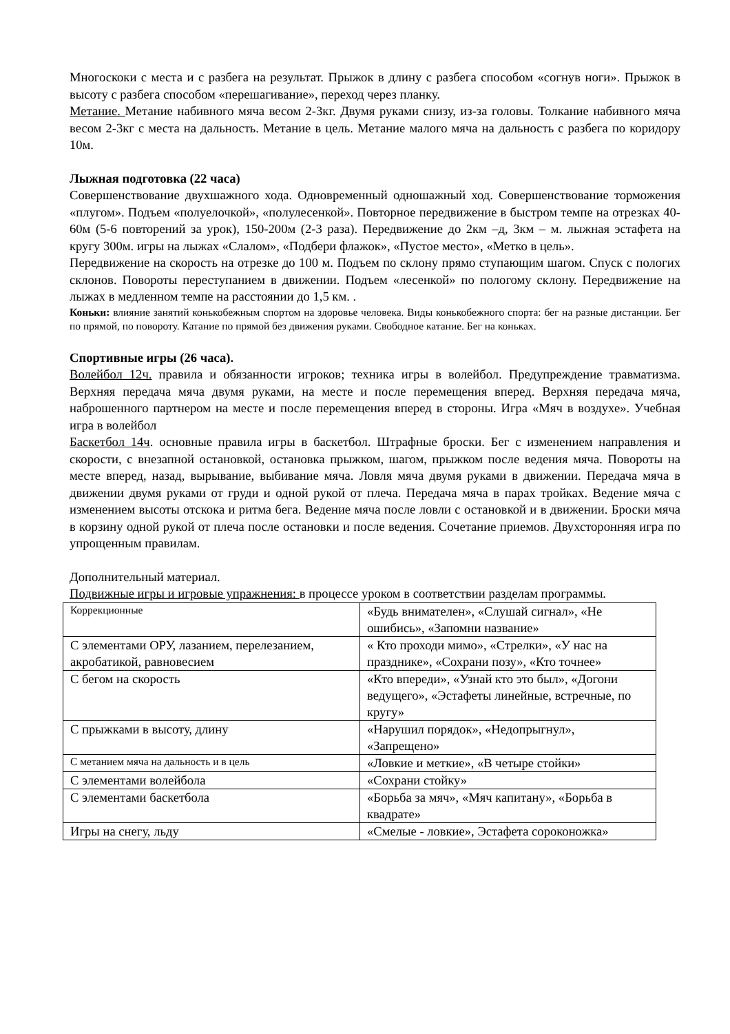Многоскоки с места и с разбега на результат. Прыжок в длину с разбега способом «согнув ноги». Прыжок в высоту с разбега способом «перешагивание», переход через планку.
Метание. Метание набивного мяча весом 2-3кг. Двумя руками снизу, из-за головы. Толкание набивного мяча весом 2-3кг с места на дальность. Метание в цель. Метание малого мяча на дальность с разбега по коридору 10м.
Лыжная подготовка (22 часа)
Совершенствование двухшажного хода. Одновременный одношажный ход. Совершенствование торможения «плугом». Подъем «полуелочкой», «полулесенкой». Повторное передвижение в быстром темпе на отрезках 40-60м (5-6 повторений за урок), 150-200м (2-3 раза). Передвижение до 2км –д, 3км – м. лыжная эстафета на кругу 300м. игры на лыжах «Слалом», «Подбери флажок», «Пустое место», «Метко в цель».
Передвижение на скорость на отрезке до 100 м. Подъем по склону прямо ступающим шагом. Спуск с пологих склонов. Повороты переступанием в движении. Подъем «лесенкой» по пологому склону. Передвижение на лыжах в медленном темпе на расстоянии до 1,5 км. .
Коньки: влияние занятий конькобежным спортом на здоровье человека. Виды конькобежного спорта: бег на разные дистанции. Бег по прямой, по повороту. Катание по прямой без движения руками. Свободное катание. Бег на коньках.
Спортивные игры (26 часа).
Волейбол 12ч. правила и обязанности игроков; техника игры в волейбол. Предупреждение травматизма. Верхняя передача мяча двумя руками, на месте и после перемещения вперед. Верхняя передача мяча, наброшенного партнером на месте и после перемещения вперед в стороны. Игра «Мяч в воздухе». Учебная игра в волейбол
Баскетбол 14ч. основные правила игры в баскетбол. Штрафные броски. Бег с изменением направления и скорости, с внезапной остановкой, остановка прыжком, шагом, прыжком после ведения мяча. Повороты на месте вперед, назад, вырывание, выбивание мяча. Ловля мяча двумя руками в движении. Передача мяча в движении двумя руками от груди и одной рукой от плеча. Передача мяча в парах тройках. Ведение мяча с изменением высоты отскока и ритма бега. Ведение мяча после ловли с остановкой и в движении. Броски мяча в корзину одной рукой от плеча после остановки и после ведения. Сочетание приемов. Двухсторонняя игра по упрощенным правилам.
Дополнительный материал.
Подвижные игры и игровые упражнения: в процессе уроком в соответствии разделам программы.
| Коррекционные | «Будь внимателен», «Слушай сигнал», «Не ошибись», «Запомни название» |
| С элементами ОРУ, лазанием, перелезанием, акробатикой, равновесием | « Кто проходи мимо», «Стрелки», «У нас на празднике», «Сохрани позу», «Кто точнее» |
| С бегом на скорость | «Кто впереди», «Узнай кто это был», «Догони ведущего», «Эстафеты линейные, встречные, по кругу» |
| С прыжками в высоту, длину | «Нарушил порядок», «Недопрыгнул», «Запрещено» |
| С метанием мяча на дальность и в цель | «Ловкие и меткие», «В четыре стойки» |
| С элементами волейбола | «Сохрани стойку» |
| С элементами баскетбола | «Борьба за мяч», «Мяч капитану», «Борьба в квадрате» |
| Игры на снегу, льду | «Смелые - ловкие», Эстафета сороконожка» |